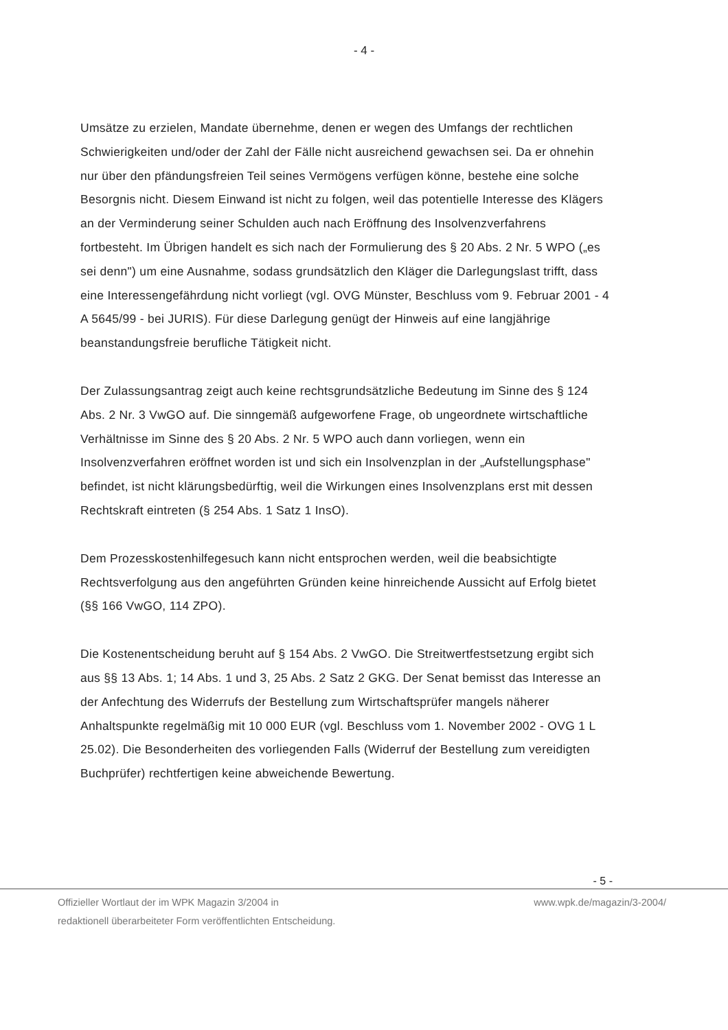- 4 -
Umsätze zu erzielen, Mandate übernehme, denen er wegen des Umfangs der rechtlichen Schwierigkeiten und/oder der Zahl der Fälle nicht ausreichend gewachsen sei. Da er ohnehin nur über den pfändungsfreien Teil seines Vermögens verfügen könne, bestehe eine solche Besorgnis nicht. Diesem Einwand ist nicht zu folgen, weil das potentielle Interesse des Klägers an der Verminderung seiner Schulden auch nach Eröffnung des Insolvenzverfahrens fortbesteht. Im Übrigen handelt es sich nach der Formulierung des § 20 Abs. 2 Nr. 5 WPO („es sei denn") um eine Ausnahme, sodass grundsätzlich den Kläger die Darlegungslast trifft, dass eine Interessengefährdung nicht vorliegt (vgl. OVG Münster, Beschluss vom 9. Februar 2001 - 4 A 5645/99 - bei JURIS). Für diese Darlegung genügt der Hinweis auf eine langjährige beanstandungsfreie berufliche Tätigkeit nicht.
Der Zulassungsantrag zeigt auch keine rechtsgrundsätzliche Bedeutung im Sinne des § 124 Abs. 2 Nr. 3 VwGO auf. Die sinngemäß aufgeworfene Frage, ob ungeordnete wirtschaftliche Verhältnisse im Sinne des § 20 Abs. 2 Nr. 5 WPO auch dann vorliegen, wenn ein Insolvenzverfahren eröffnet worden ist und sich ein Insolvenzplan in der „Aufstellungsphase" befindet, ist nicht klärungsbedürftig, weil die Wirkungen eines Insolvenzplans erst mit dessen Rechtskraft eintreten (§ 254 Abs. 1 Satz 1 InsO).
Dem Prozesskostenhilfegesuch kann nicht entsprochen werden, weil die beabsichtigte Rechtsverfolgung aus den angeführten Gründen keine hinreichende Aussicht auf Erfolg bietet (§§ 166 VwGO, 114 ZPO).
Die Kostenentscheidung beruht auf § 154 Abs. 2 VwGO. Die Streitwertfestsetzung ergibt sich aus §§ 13 Abs. 1; 14 Abs. 1 und 3, 25 Abs. 2 Satz 2 GKG. Der Senat bemisst das Interesse an der Anfechtung des Widerrufs der Bestellung zum Wirtschaftsprüfer mangels näherer Anhaltspunkte regelmäßig mit 10 000 EUR (vgl. Beschluss vom 1. November 2002 - OVG 1 L 25.02). Die Besonderheiten des vorliegenden Falls (Widerruf der Bestellung zum vereidigten Buchprüfer) rechtfertigen keine abweichende Bewertung.
- 5 -
Offizieller Wortlaut der im WPK Magazin 3/2004 in
redaktionell überarbeiteter Form veröffentlichten Entscheidung.
www.wpk.de/magazin/3-2004/